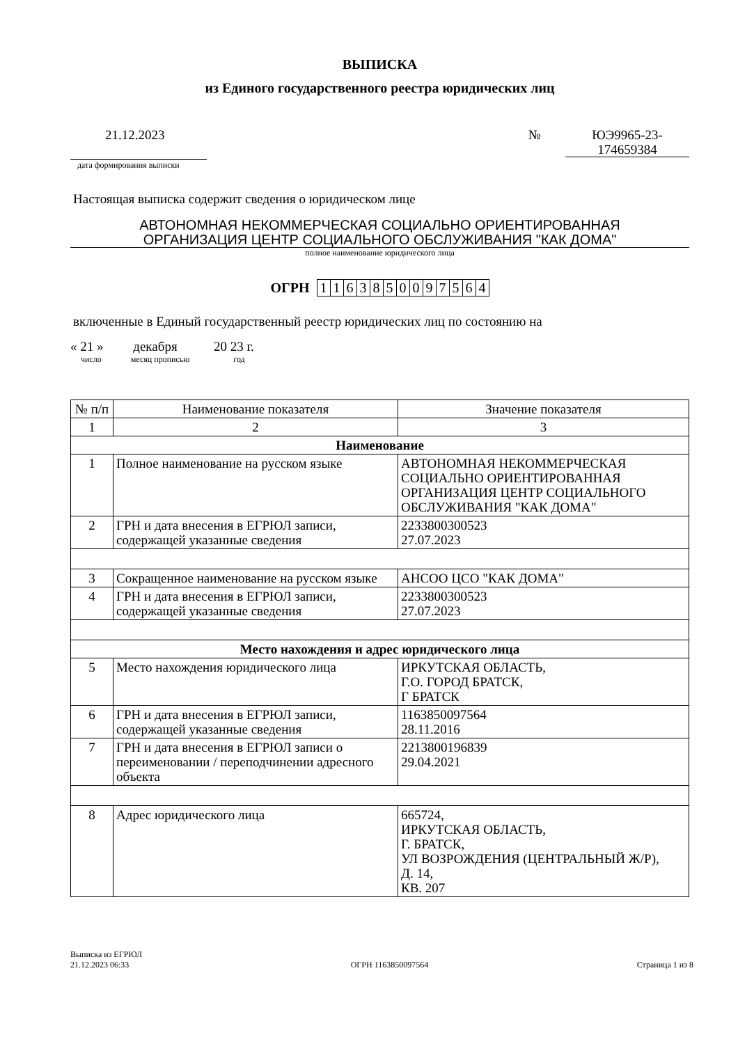ВЫПИСКА
из Единого государственного реестра юридических лиц
21.12.2023
дата формирования выписки
№
ЮЭ9965-23-
174659384
Настоящая выписка содержит сведения о юридическом лице
АВТОНОМНАЯ НЕКОММЕРЧЕСКАЯ СОЦИАЛЬНО ОРИЕНТИРОВАННАЯ
ОРГАНИЗАЦИЯ ЦЕНТР СОЦИАЛЬНОГО ОБСЛУЖИВАНИЯ "КАК ДОМА"
полное наименование юридического лица
ОГРН 1 163850097564
включенные в Единый государственный реестр юридических лиц по состоянию на
« 21 » декабря 20 23 г.
число месяц прописью год
| № п/п | Наименование показателя | Значение показателя |
| --- | --- | --- |
| 1 | 2 | 3 |
| Наименование | | |
| 1 | Полное наименование на русском языке | АВТОНОМНАЯ НЕКОММЕРЧЕСКАЯ СОЦИАЛЬНО ОРИЕНТИРОВАННАЯ ОРГАНИЗАЦИЯ ЦЕНТР СОЦИАЛЬНОГО ОБСЛУЖИВАНИЯ "КАК ДОМА" |
| 2 | ГРН и дата внесения в ЕГРЮЛ записи, содержащей указанные сведения | 2233800300523 27.07.2023 |
| 3 | Сокращенное наименование на русском языке | АНСОО ЦСО "КАК ДОМА" |
| 4 | ГРН и дата внесения в ЕГРЮЛ записи, содержащей указанные сведения | 2233800300523 27.07.2023 |
| Место нахождения и адрес юридического лица | | |
| 5 | Место нахождения юридического лица | ИРКУТСКАЯ ОБЛАСТЬ, Г.О. ГОРОД БРАТСК, Г БРАТСК |
| 6 | ГРН и дата внесения в ЕГРЮЛ записи, содержащей указанные сведения | 1163850097564 28.11.2016 |
| 7 | ГРН и дата внесения в ЕГРЮЛ записи о переименовании / переподчинении адресного объекта | 2213800196839 29.04.2021 |
| 8 | Адрес юридического лица | 665724, ИРКУТСКАЯ ОБЛАСТЬ, Г. БРАТСК, УЛ ВОЗРОЖДЕНИЯ (ЦЕНТРАЛЬНЫЙ Ж/Р), Д. 14, КВ. 207 |
Выписка из ЕГРЮЛ
21.12.2023 06:33
ОГРН 1163850097564
Страница 1 из 8